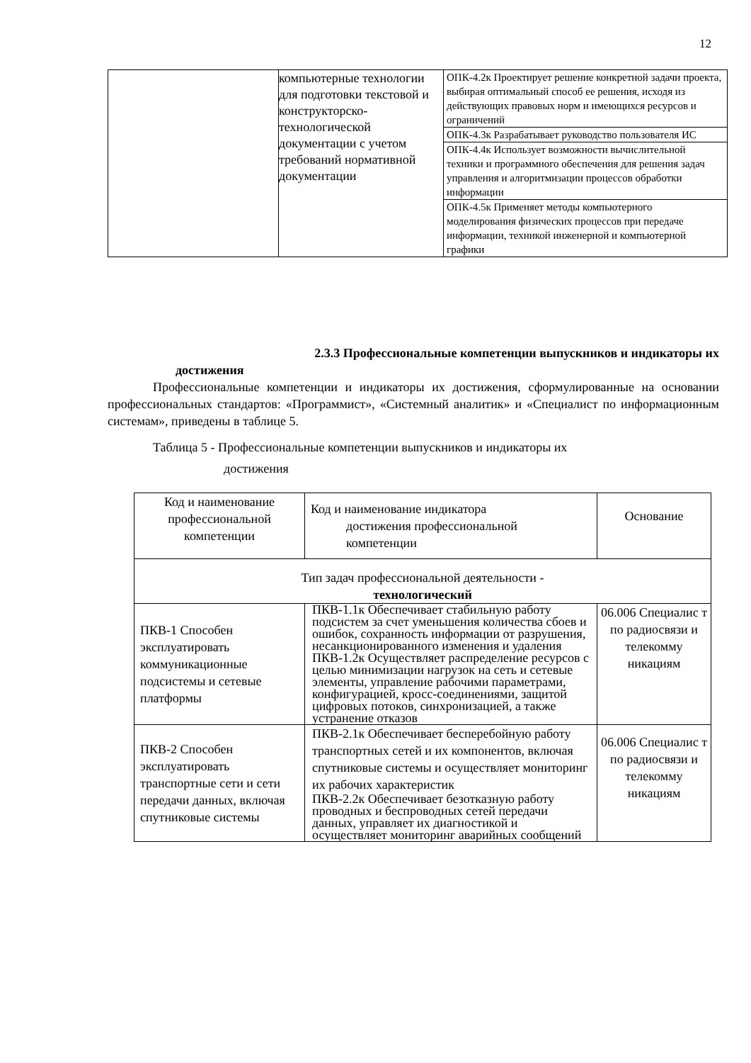12
| | компьютерные технологии для подготовки текстовой и конструкторско-технологической документации с учетом требований нормативной документации | ОПК-4.2к Проектирует решение конкретной задачи проекта, выбирая оптимальный способ ее решения, исходя из действующих правовых норм и имеющихся ресурсов и ограничений |
| | | ОПК-4.3к Разрабатывает руководство пользователя ИС |
| | | ОПК-4.4к Использует возможности вычислительной техники и программного обеспечения для решения задач управления и алгоритмизации процессов обработки информации |
| | | ОПК-4.5к Применяет методы компьютерного моделирования физических процессов при передаче информации, техникой инженерной и компьютерной графики |
2.3.3 Профессиональные компетенции выпускников и индикаторы их
достижения
Профессиональные компетенции и индикаторы их достижения, сформулированные на основании профессиональных стандартов: «Программист», «Системный аналитик» и «Специалист по информационным системам», приведены в таблице 5.
Таблица 5 - Профессиональные компетенции выпускников и индикаторы их
достижения
| Код и наименование профессиональной компетенции | Код и наименование индикатора достижения профессиональной компетенции | Основание |
| --- | --- | --- |
| Тип задач профессиональной деятельности - технологический | | |
| ПКВ-1 Способен эксплуатировать коммуникационные подсистемы и сетевые платформы | ПКВ-1.1к Обеспечивает стабильную работу подсистем за счет уменьшения количества сбоев и ошибок, сохранность информации от разрушения, несанкционированного изменения и удаления ПКВ-1.2к Осуществляет распределение ресурсов с целью минимизации нагрузок на сеть и сетевые элементы, управление рабочими параметрами, конфигурацией, кросс-соединениями, защитой цифровых потоков, синхронизацией, а также устранение отказов | 06.006 Специалис т по радиосвязи и телекомму никациям |
| ПКВ-2 Способен эксплуатировать транспортные сети и сети передачи данных, включая спутниковые системы | ПКВ-2.1к Обеспечивает бесперебойную работу транспортных сетей и их компонентов, включая спутниковые системы и осуществляет мониторинг их рабочих характеристик ПКВ-2.2к Обеспечивает безотказную работу проводных и беспроводных сетей передачи данных, управляет их диагностикой и осуществляет мониторинг аварийных сообщений | 06.006 Специалис т по радиосвязи и телекомму никациям |